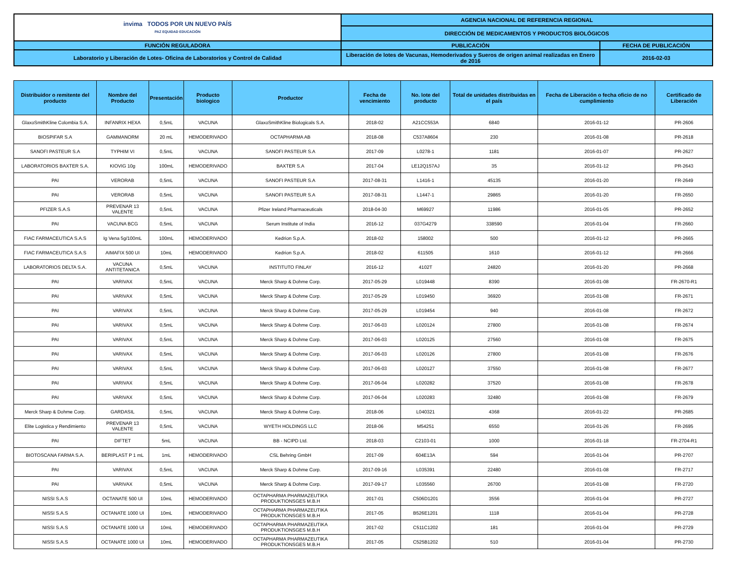| invima TODOS POR UN NUEVO PAÍS PAZ EQUIDAD EDUCACIÓN | AGENCIA NACIONAL DE REFERENCIA REGIONAL | |
| | DIRECCIÓN DE MEDICAMENTOS Y PRODUCTOS BIOLÓGICOS | |
| FUNCIÓN REGULADORA | PUBLICACIÓN | FECHA DE PUBLICACIÓN |
| Laboratorio y Liberación de Lotes- Oficina de Laboratorios y Control de Calidad | Liberación de lotes de Vacunas, Hemoderivados y Sueros de origen animal realizadas en Enero de 2016 | 2016-02-03 |
| Distribuidor o remitente del producto | Nombre del Producto | Presentación | Producto biologico | Productor | Fecha de vencimiento | No. lote del producto | Total de unidades distribuidas en el país | Fecha de Liberación o fecha oficio de no cumplimiento | Certificado de Liberación |
| --- | --- | --- | --- | --- | --- | --- | --- | --- | --- |
| GlaxoSmithKline Colombia S.A. | INFANRIX HEXA | 0,5mL | VACUNA | GlaxoSmithKline Biologicals S.A. | 2018-02 | A21CC553A | 6840 | 2016-01-12 | PR-2606 |
| BIOSPIFAR S.A | GAMMANORM | 20 mL | HEMODERIVADO | OCTAPHARMA AB | 2018-08 | C537A8604 | 230 | 2016-01-08 | PR-2618 |
| SANOFI PASTEUR S.A | TYPHIM VI | 0,5mL | VACUNA | SANOFI PASTEUR S.A | 2017-09 | L0278-1 | 1181 | 2016-01-07 | PR-2627 |
| LABORATORIOS BAXTER S.A. | KIOVIG 10g | 100mL | HEMODERIVADO | BAXTER S.A | 2017-04 | LE12Q157AJ | 35 | 2016-01-12 | PR-2643 |
| PAI | VERORAB | 0,5mL | VACUNA | SANOFI PASTEUR S.A | 2017-08-31 | L1416-1 | 45135 | 2016-01-20 | FR-2649 |
| PAI | VERORAB | 0,5mL | VACUNA | SANOFI PASTEUR S.A | 2017-08-31 | L1447-1 | 29865 | 2016-01-20 | FR-2650 |
| PFIZER S.A.S | PREVENAR 13 VALENTE | 0,5mL | VACUNA | Pfizer Ireland Pharmaceuticals | 2018-04-30 | M69927 | 11986 | 2016-01-05 | PR-2652 |
| PAI | VACUNA BCG | 0,5mL | VACUNA | Serum Institute of India | 2016-12 | 037G4279 | 338590 | 2016-01-04 | FR-2660 |
| FIAC FARMACEUTICA S.A.S | Ig Vena 5g/100mL | 100mL | HEMODERIVADO | Kedrion S.p.A. | 2018-02 | 158002 | 500 | 2016-01-12 | PR-2665 |
| FIAC FARMACEUTICA S.A.S | AIMAFIX 500 UI | 10mL | HEMODERIVADO | Kedrion S.p.A. | 2018-02 | 611505 | 1610 | 2016-01-12 | PR-2666 |
| LABORATORIOS DELTA S.A. | VACUNA ANTITETANICA | 0,5mL | VACUNA | INSTITUTO FINLAY | 2016-12 | 4102T | 24820 | 2016-01-20 | PR-2668 |
| PAI | VARIVAX | 0,5mL | VACUNA | Merck Sharp & Dohme Corp. | 2017-05-29 | L019448 | 8390 | 2016-01-08 | FR-2670-R1 |
| PAI | VARIVAX | 0,5mL | VACUNA | Merck Sharp & Dohme Corp. | 2017-05-29 | L019450 | 36920 | 2016-01-08 | FR-2671 |
| PAI | VARIVAX | 0,5mL | VACUNA | Merck Sharp & Dohme Corp. | 2017-05-29 | L019454 | 940 | 2016-01-08 | FR-2672 |
| PAI | VARIVAX | 0,5mL | VACUNA | Merck Sharp & Dohme Corp. | 2017-06-03 | L020124 | 27800 | 2016-01-08 | FR-2674 |
| PAI | VARIVAX | 0,5mL | VACUNA | Merck Sharp & Dohme Corp. | 2017-06-03 | L020125 | 27560 | 2016-01-08 | FR-2675 |
| PAI | VARIVAX | 0,5mL | VACUNA | Merck Sharp & Dohme Corp. | 2017-06-03 | L020126 | 27800 | 2016-01-08 | FR-2676 |
| PAI | VARIVAX | 0,5mL | VACUNA | Merck Sharp & Dohme Corp. | 2017-06-03 | L020127 | 37550 | 2016-01-08 | FR-2677 |
| PAI | VARIVAX | 0,5mL | VACUNA | Merck Sharp & Dohme Corp. | 2017-06-04 | L020282 | 37520 | 2016-01-08 | FR-2678 |
| PAI | VARIVAX | 0,5mL | VACUNA | Merck Sharp & Dohme Corp. | 2017-06-04 | L020283 | 32480 | 2016-01-08 | FR-2679 |
| Merck Sharp & Dohme Corp. | GARDASIL | 0,5mL | VACUNA | Merck Sharp & Dohme Corp. | 2018-06 | L040321 | 4368 | 2016-01-22 | PR-2685 |
| Elite Logistica y Rendimiento | PREVENAR 13 VALENTE | 0,5mL | VACUNA | WYETH HOLDINGS LLC | 2018-06 | M54251 | 6550 | 2016-01-26 | FR-2695 |
| PAI | DIFTET | 5mL | VACUNA | BB - NCIPD Ltd. | 2018-03 | C2103-01 | 1000 | 2016-01-18 | FR-2704-R1 |
| BIOTOSCANA FARMA S.A. | BERIPLAST P 1 mL | 1mL | HEMODERIVADO | CSL Behring GmbH | 2017-09 | 604E13A | 594 | 2016-01-04 | PR-2707 |
| PAI | VARIVAX | 0,5mL | VACUNA | Merck Sharp & Dohme Corp. | 2017-09-16 | L035391 | 22480 | 2016-01-08 | FR-2717 |
| PAI | VARIVAX | 0,5mL | VACUNA | Merck Sharp & Dohme Corp. | 2017-09-17 | L035560 | 26700 | 2016-01-08 | FR-2720 |
| NISSI S.A.S | OCTANATE 500 UI | 10mL | HEMODERIVADO | OCTAPHARMA PHARMAZEUTIKA PRODUKTIONSGES M.B.H | 2017-01 | C506D1201 | 3556 | 2016-01-04 | PR-2727 |
| NISSI S.A.S | OCTANATE 1000 UI | 10mL | HEMODERIVADO | OCTAPHARMA PHARMAZEUTIKA PRODUKTIONSGES M.B.H | 2017-05 | B526E1201 | 1118 | 2016-01-04 | PR-2728 |
| NISSI S.A.S | OCTANATE 1000 UI | 10mL | HEMODERIVADO | OCTAPHARMA PHARMAZEUTIKA PRODUKTIONSGES M.B.H | 2017-02 | C511C1202 | 181 | 2016-01-04 | PR-2729 |
| NISSI S.A.S | OCTANATE 1000 UI | 10mL | HEMODERIVADO | OCTAPHARMA PHARMAZEUTIKA PRODUKTIONSGES M.B.H | 2017-05 | C525B1202 | 510 | 2016-01-04 | PR-2730 |